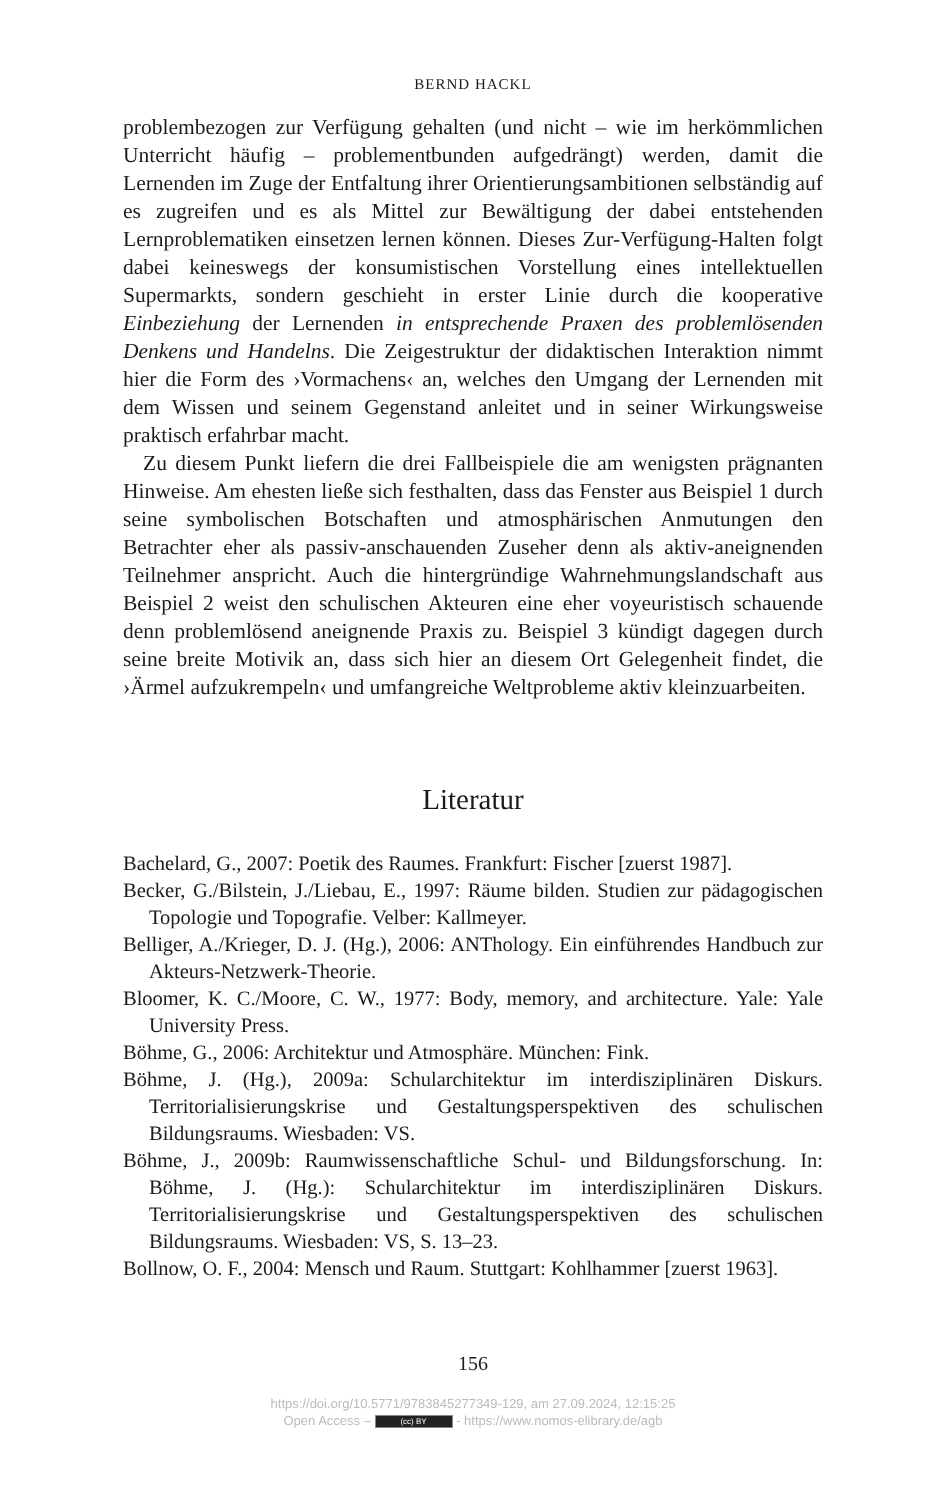BERND HACKL
problembezogen zur Verfügung gehalten (und nicht – wie im herkömmlichen Unterricht häufig – problementbunden aufgedrängt) werden, damit die Lernenden im Zuge der Entfaltung ihrer Orientierungsambitionen selbständig auf es zugreifen und es als Mittel zur Bewältigung der dabei entstehenden Lernproblematiken einsetzen lernen können. Dieses Zur-Verfügung-Halten folgt dabei keineswegs der konsumistischen Vorstellung eines intellektuellen Supermarkts, sondern geschieht in erster Linie durch die kooperative Einbeziehung der Lernenden in entsprechende Praxen des problemlösenden Denkens und Handelns. Die Zeigestruktur der didaktischen Interaktion nimmt hier die Form des ›Vormachens‹ an, welches den Umgang der Lernenden mit dem Wissen und seinem Gegenstand anleitet und in seiner Wirkungsweise praktisch erfahrbar macht.
Zu diesem Punkt liefern die drei Fallbeispiele die am wenigsten prägnanten Hinweise. Am ehesten ließe sich festhalten, dass das Fenster aus Beispiel 1 durch seine symbolischen Botschaften und atmosphärischen Anmutungen den Betrachter eher als passiv-anschauenden Zuseher denn als aktiv-aneignenden Teilnehmer anspricht. Auch die hintergründige Wahrnehmungslandschaft aus Beispiel 2 weist den schulischen Akteuren eine eher voyeuristisch schauende denn problemlösend aneignende Praxis zu. Beispiel 3 kündigt dagegen durch seine breite Motivik an, dass sich hier an diesem Ort Gelegenheit findet, die ›Ärmel aufzukrempeln‹ und umfangreiche Weltprobleme aktiv kleinzuarbeiten.
Literatur
Bachelard, G., 2007: Poetik des Raumes. Frankfurt: Fischer [zuerst 1987].
Becker, G./Bilstein, J./Liebau, E., 1997: Räume bilden. Studien zur pädagogischen Topologie und Topografie. Velber: Kallmeyer.
Belliger, A./Krieger, D. J. (Hg.), 2006: ANThology. Ein einführendes Handbuch zur Akteurs-Netzwerk-Theorie.
Bloomer, K. C./Moore, C. W., 1977: Body, memory, and architecture. Yale: Yale University Press.
Böhme, G., 2006: Architektur und Atmosphäre. München: Fink.
Böhme, J. (Hg.), 2009a: Schularchitektur im interdisziplinären Diskurs. Territorialisierungskrise und Gestaltungsperspektiven des schulischen Bildungsraums. Wiesbaden: VS.
Böhme, J., 2009b: Raumwissenschaftliche Schul- und Bildungsforschung. In: Böhme, J. (Hg.): Schularchitektur im interdisziplinären Diskurs. Territorialisierungskrise und Gestaltungsperspektiven des schulischen Bildungsraums. Wiesbaden: VS, S. 13–23.
Bollnow, O. F., 2004: Mensch und Raum. Stuttgart: Kohlhammer [zuerst 1963].
156
https://doi.org/10.5771/9783845277349-129, am 27.09.2024, 12:15:25
Open Access – (cc) BY - https://www.nomos-elibrary.de/agb